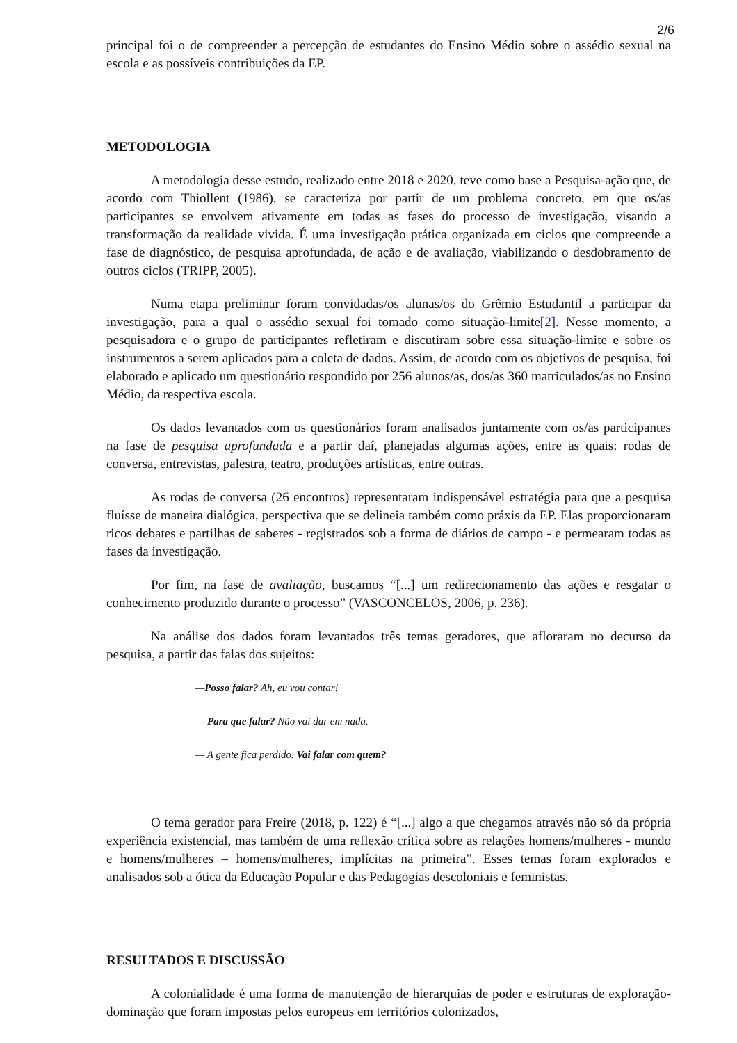2/6
principal foi o de compreender a percepção de estudantes do Ensino Médio sobre o assédio sexual na escola e as possíveis contribuições da EP.
METODOLOGIA
A metodologia desse estudo, realizado entre 2018 e 2020, teve como base a Pesquisa-ação que, de acordo com Thiollent (1986), se caracteriza por partir de um problema concreto, em que os/as participantes se envolvem ativamente em todas as fases do processo de investigação, visando a transformação da realidade vivida. É uma investigação prática organizada em ciclos que compreende a fase de diagnóstico, de pesquisa aprofundada, de ação e de avaliação, viabilizando o desdobramento de outros ciclos (TRIPP, 2005).
Numa etapa preliminar foram convidadas/os alunas/os do Grêmio Estudantil a participar da investigação, para a qual o assédio sexual foi tomado como situação-limite[2]. Nesse momento, a pesquisadora e o grupo de participantes refletiram e discutiram sobre essa situação-limite e sobre os instrumentos a serem aplicados para a coleta de dados. Assim, de acordo com os objetivos de pesquisa, foi elaborado e aplicado um questionário respondido por 256 alunos/as, dos/as 360 matriculados/as no Ensino Médio, da respectiva escola.
Os dados levantados com os questionários foram analisados juntamente com os/as participantes na fase de pesquisa aprofundada e a partir daí, planejadas algumas ações, entre as quais: rodas de conversa, entrevistas, palestra, teatro, produções artísticas, entre outras.
As rodas de conversa (26 encontros) representaram indispensável estratégia para que a pesquisa fluísse de maneira dialógica, perspectiva que se delineia também como práxis da EP. Elas proporcionaram ricos debates e partilhas de saberes - registrados sob a forma de diários de campo - e permearam todas as fases da investigação.
Por fim, na fase de avaliação, buscamos “[...] um redirecionamento das ações e resgatar o conhecimento produzido durante o processo” (VASCONCELOS, 2006, p. 236).
Na análise dos dados foram levantados três temas geradores, que afloraram no decurso da pesquisa, a partir das falas dos sujeitos:
—Posso falar? Ah, eu vou contar!
— Para que falar? Não vai dar em nada.
— A gente fica perdido. Vai falar com quem?
O tema gerador para Freire (2018, p. 122) é “[...] algo a que chegamos através não só da própria experiência existencial, mas também de uma reflexão crítica sobre as relações homens/mulheres - mundo e homens/mulheres – homens/mulheres, implícitas na primeira”. Esses temas foram explorados e analisados sob a ótica da Educação Popular e das Pedagogias descoloniais e feministas.
RESULTADOS E DISCUSSÃO
A colonialidade é uma forma de manutenção de hierarquias de poder e estruturas de exploração-dominação que foram impostas pelos europeus em territórios colonizados,